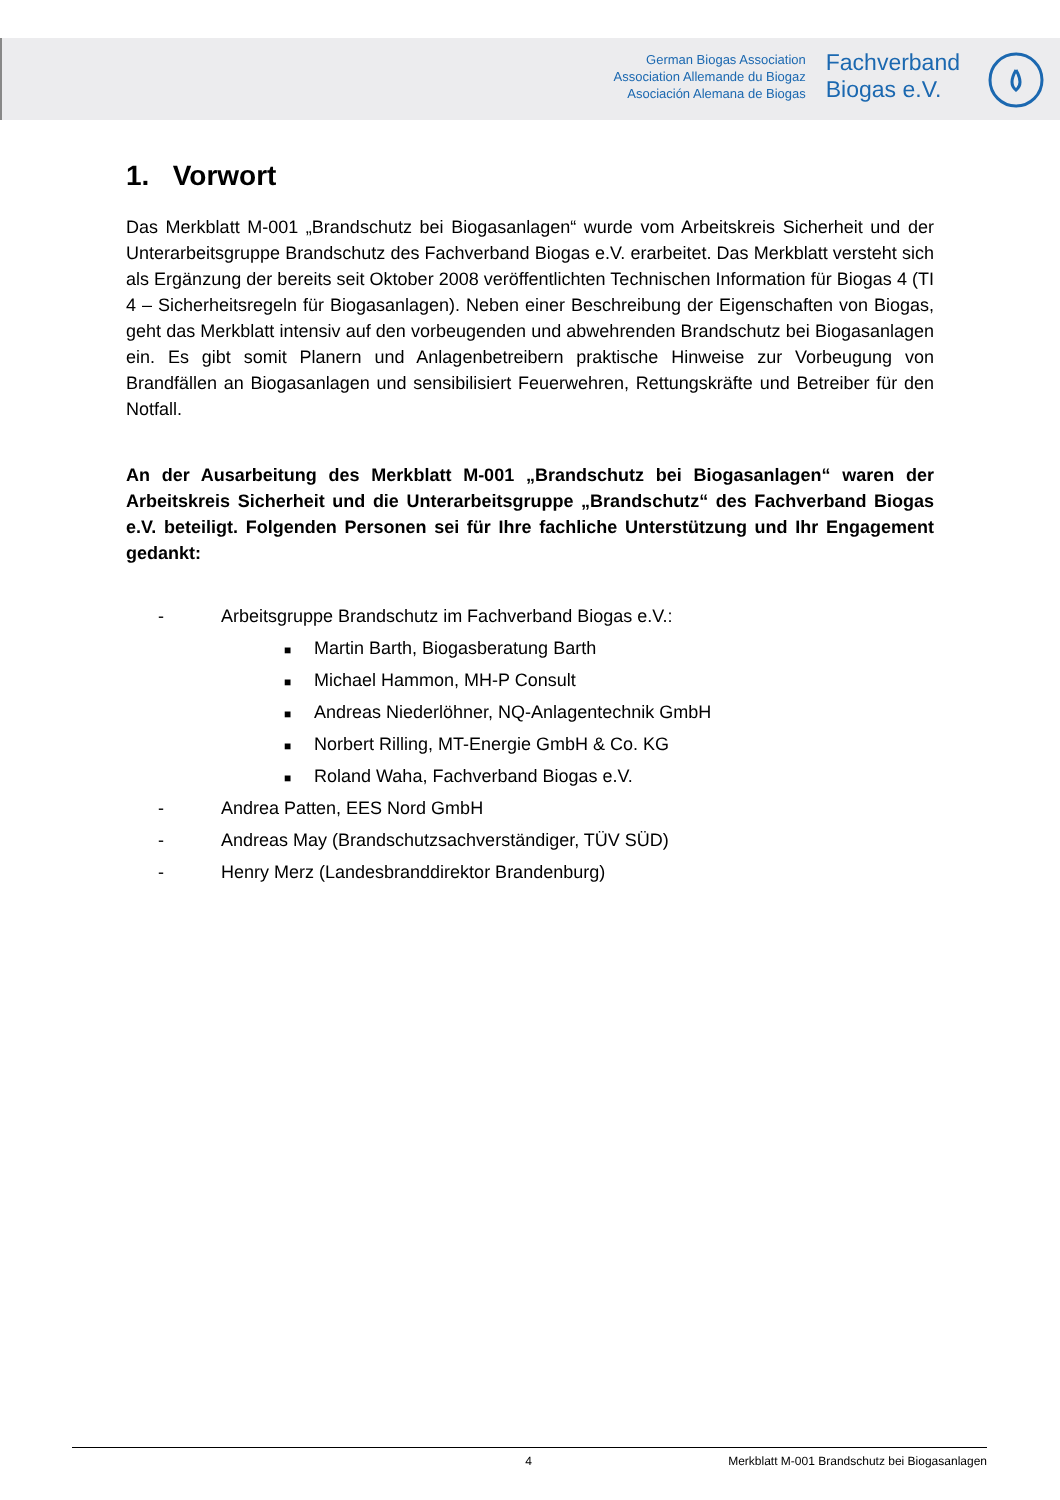German Biogas Association
Association Allemande du Biogaz
Asociación Alemana de Biogas
Fachverband
Biogas e.V.
1. Vorwort
Das Merkblatt M-001 „Brandschutz bei Biogasanlagen“ wurde vom Arbeitskreis Sicherheit und der Unterarbeitsgruppe Brandschutz des Fachverband Biogas e.V. erarbeitet. Das Merkblatt versteht sich als Ergänzung der bereits seit Oktober 2008 veröffentlichten Technischen Information für Biogas 4 (TI 4 – Sicherheitsregeln für Biogasanlagen). Neben einer Beschreibung der Eigenschaften von Biogas, geht das Merkblatt intensiv auf den vorbeugenden und abwehrenden Brandschutz bei Biogasanlagen ein. Es gibt somit Planern und Anlagenbetreibern praktische Hinweise zur Vorbeugung von Brandfällen an Biogasanlagen und sensibilisiert Feuerwehren, Rettungskräfte und Betreiber für den Notfall.
An der Ausarbeitung des Merkblatt M-001 „Brandschutz bei Biogasanlagen“ waren der Arbeitskreis Sicherheit und die Unterarbeitsgruppe „Brandschutz“ des Fachverband Biogas e.V. beteiligt. Folgenden Personen sei für Ihre fachliche Unterstützung und Ihr Engagement gedankt:
- Arbeitsgruppe Brandschutz im Fachverband Biogas e.V.:
■ Martin Barth, Biogasberatung Barth
■ Michael Hammon, MH-P Consult
■ Andreas Niederlöhner, NQ-Anlagentechnik GmbH
■ Norbert Rilling, MT-Energie GmbH & Co. KG
■ Roland Waha, Fachverband Biogas e.V.
- Andrea Patten, EES Nord GmbH
- Andreas May (Brandschutzsachverständiger, TÜV SÜD)
- Henry Merz (Landesbranddirektor Brandenburg)
4 Merkblatt M-001 Brandschutz bei Biogasanlagen